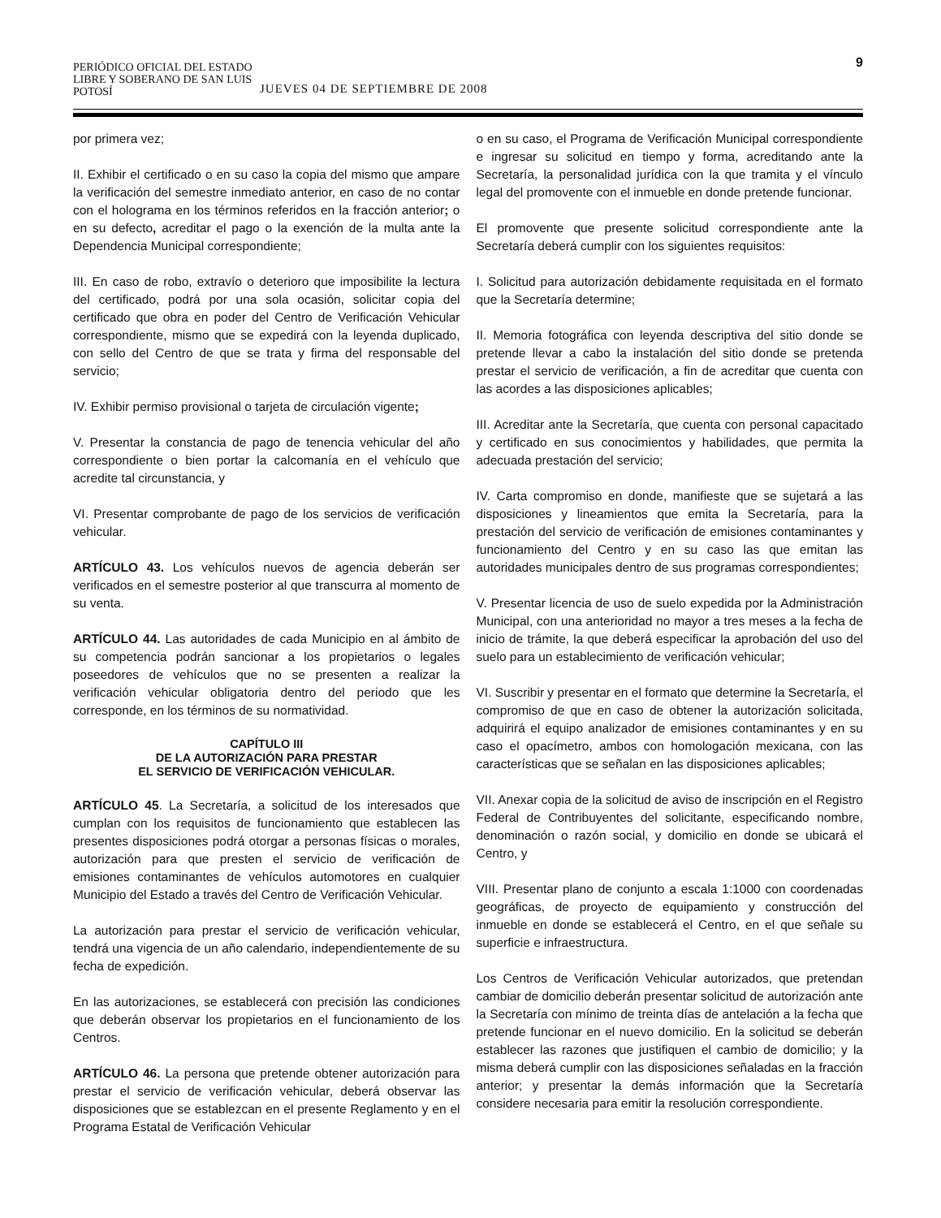PERIÓDICO OFICIAL DEL ESTADO
LIBRE Y SOBERANO DE SAN LUIS POTOSÍ
JUEVES 04 DE SEPTIEMBRE DE 2008
9
por primera vez;
II. Exhibir el certificado o en su caso la copia del mismo que ampare la verificación del semestre inmediato anterior, en caso de no contar con el holograma en los términos referidos en la fracción anterior; o en su defecto, acreditar el pago o la exención de la multa ante la Dependencia Municipal correspondiente;
III. En caso de robo, extravío o deterioro que imposibilite la lectura del certificado, podrá por una sola ocasión, solicitar copia del certificado que obra en poder del Centro de Verificación Vehicular correspondiente, mismo que se expedirá con la leyenda duplicado, con sello del Centro de que se trata y firma del responsable del servicio;
IV. Exhibir permiso provisional o tarjeta de circulación vigente;
V. Presentar la constancia de pago de tenencia vehicular del año correspondiente o bien portar la calcomanía en el vehículo que acredite tal circunstancia, y
VI. Presentar comprobante de pago de los servicios de verificación vehicular.
ARTÍCULO 43. Los vehículos nuevos de agencia deberán ser verificados en el semestre posterior al que transcurra al momento de su venta.
ARTÍCULO 44. Las autoridades de cada Municipio en al ámbito de su competencia podrán sancionar a los propietarios o legales poseedores de vehículos que no se presenten a realizar la verificación vehicular obligatoria dentro del periodo que les corresponde, en los términos de su normatividad.
CAPÍTULO III
DE LA AUTORIZACIÓN PARA PRESTAR
EL SERVICIO DE VERIFICACIÓN VEHICULAR.
ARTÍCULO 45. La Secretaría, a solicitud de los interesados que cumplan con los requisitos de funcionamiento que establecen las presentes disposiciones podrá otorgar a personas físicas o morales, autorización para que presten el servicio de verificación de emisiones contaminantes de vehículos automotores en cualquier Municipio del Estado a través del Centro de Verificación Vehicular.
La autorización para prestar el servicio de verificación vehicular, tendrá una vigencia de un año calendario, independientemente de su fecha de expedición.
En las autorizaciones, se establecerá con precisión las condiciones que deberán observar los propietarios en el funcionamiento de los Centros.
ARTÍCULO 46. La persona que pretende obtener autorización para prestar el servicio de verificación vehicular, deberá observar las disposiciones que se establezcan en el presente Reglamento y en el Programa Estatal de Verificación Vehicular
o en su caso, el Programa de Verificación Municipal correspondiente e ingresar su solicitud en tiempo y forma, acreditando ante la Secretaría, la personalidad jurídica con la que tramita y el vínculo legal del promovente con el inmueble en donde pretende funcionar.
El promovente que presente solicitud correspondiente ante la Secretaría deberá cumplir con los siguientes requisitos:
I. Solicitud para autorización debidamente requisitada en el formato que la Secretaría determine;
II. Memoria fotográfica con leyenda descriptiva del sitio donde se pretende llevar a cabo la instalación del sitio donde se pretenda prestar el servicio de verificación, a fin de acreditar que cuenta con las acordes a las disposiciones aplicables;
III. Acreditar ante la Secretaría, que cuenta con personal capacitado y certificado en sus conocimientos y habilidades, que permita la adecuada prestación del servicio;
IV. Carta compromiso en donde, manifieste que se sujetará a las disposiciones y lineamientos que emita la Secretaría, para la prestación del servicio de verificación de emisiones contaminantes y funcionamiento del Centro y en su caso las que emitan las autoridades municipales dentro de sus programas correspondientes;
V. Presentar licencia de uso de suelo expedida por la Administración Municipal, con una anterioridad no mayor a tres meses a la fecha de inicio de trámite, la que deberá especificar la aprobación del uso del suelo para un establecimiento de verificación vehicular;
VI. Suscribir y presentar en el formato que determine la Secretaría, el compromiso de que en caso de obtener la autorización solicitada, adquirirá el equipo analizador de emisiones contaminantes y en su caso el opacímetro, ambos con homologación mexicana, con las características que se señalan en las disposiciones aplicables;
VII. Anexar copia de la solicitud de aviso de inscripción en el Registro Federal de Contribuyentes del solicitante, especificando nombre, denominación o razón social, y domicilio en donde se ubicará el Centro, y
VIII. Presentar plano de conjunto a escala 1:1000 con coordenadas geográficas, de proyecto de equipamiento y construcción del inmueble en donde se establecerá el Centro, en el que señale su superficie e infraestructura.
Los Centros de Verificación Vehicular autorizados, que pretendan cambiar de domicilio deberán presentar solicitud de autorización ante la Secretaría con mínimo de treinta días de antelación a la fecha que pretende funcionar en el nuevo domicilio. En la solicitud se deberán establecer las razones que justifiquen el cambio de domicilio; y la misma deberá cumplir con las disposiciones señaladas en la fracción anterior; y presentar la demás información que la Secretaría considere necesaria para emitir la resolución correspondiente.